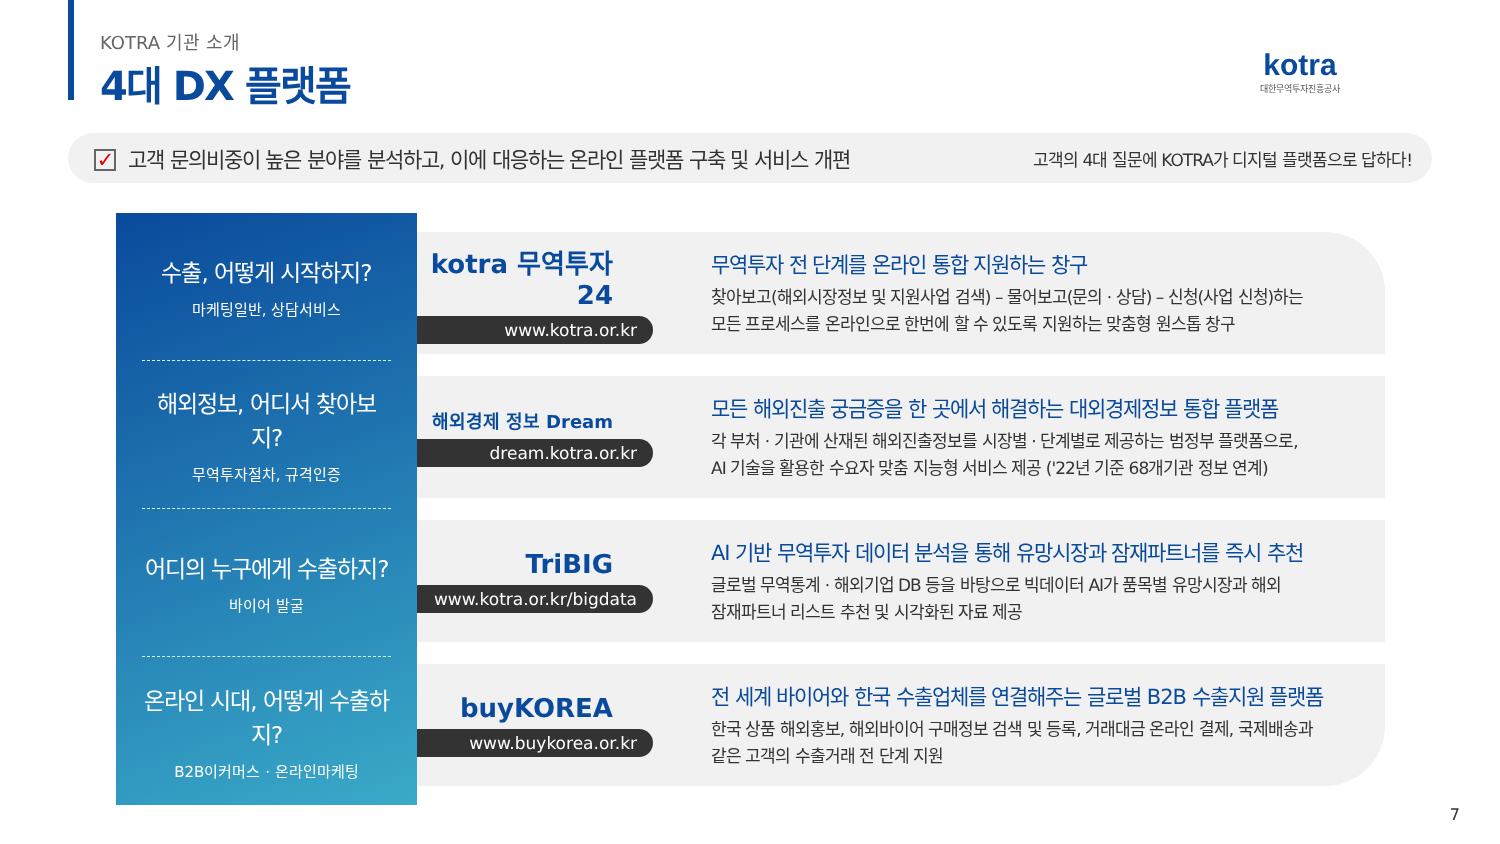KOTRA 기관 소개
4대 DX 플랫폼
kotra
대한무역투자진흥공사
✓ 고객 문의비중이 높은 분야를 분석하고, 이에 대응하는 온라인 플랫폼 구축 및 서비스 개편
고객의 4대 질문에 KOTRA가 디지털 플랫폼으로 답하다!
수출, 어떻게 시작하지?
마케팅일반, 상담서비스
해외정보, 어디서 찾아보지?
무역투자절차, 규격인증
어디의 누구에게 수출하지?
바이어 발굴
온라인 시대, 어떻게 수출하지?
B2B이커머스 · 온라인마케팅
kotra 무역투자24
www.kotra.or.kr
무역투자 전 단계를 온라인 통합 지원하는 창구
찾아보고(해외시장정보 및 지원사업 검색) – 물어보고(문의 · 상담) – 신청(사업 신청)하는
모든 프로세스를 온라인으로 한번에 할 수 있도록 지원하는 맞춤형 원스톱 창구
해외경제 정보 Dream
dream.kotra.or.kr
모든 해외진출 궁금증을 한 곳에서 해결하는 대외경제정보 통합 플랫폼
각 부처 · 기관에 산재된 해외진출정보를 시장별 · 단계별로 제공하는 범정부 플랫폼으로,
AI 기술을 활용한 수요자 맞춤 지능형 서비스 제공 ('22년 기준 68개기관 정보 연계)
TriBIG
www.kotra.or.kr/bigdata
AI 기반 무역투자 데이터 분석을 통해 유망시장과 잠재파트너를 즉시 추천
글로벌 무역통계 · 해외기업 DB 등을 바탕으로 빅데이터 AI가 품목별 유망시장과 해외
잠재파트너 리스트 추천 및 시각화된 자료 제공
buyKOREA
www.buykorea.or.kr
전 세계 바이어와 한국 수출업체를 연결해주는 글로벌 B2B 수출지원 플랫폼
한국 상품 해외홍보, 해외바이어 구매정보 검색 및 등록, 거래대금 온라인 결제, 국제배송과
같은 고객의 수출거래 전 단계 지원
7